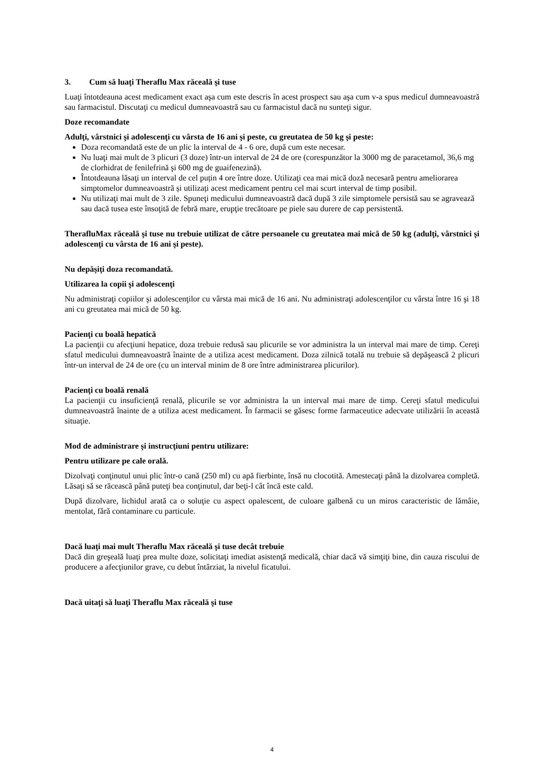3. Cum să luaţi Theraflu Max răceală şi tuse
Luaţi întotdeauna acest medicament exact aşa cum este descris în acest prospect sau aşa cum v-a spus medicul dumneavoastră sau farmacistul. Discutaţi cu medicul dumneavoastră sau cu farmacistul dacă nu sunteţi sigur.
Doze recomandate
Adulţi, vârstnici şi adolescenţi cu vârsta de 16 ani şi peste, cu greutatea de 50 kg şi peste:
Doza recomandată este de un plic la interval de 4 - 6 ore, după cum este necesar.
Nu luaţi mai mult de 3 plicuri (3 doze) într-un interval de 24 de ore (corespunzător la 3000 mg de paracetamol, 36,6 mg de clorhidrat de fenilefrină şi 600 mg de guaifenezină).
Întotdeauna lăsaţi un interval de cel puțin 4 ore între doze. Utilizaţi cea mai mică doză necesară pentru ameliorarea simptomelor dumneavoastră și utilizați acest medicament pentru cel mai scurt interval de timp posibil.
Nu utilizaţi mai mult de 3 zile. Spuneţi medicului dumneavoastră dacă după 3 zile simptomele persistă sau se agravează sau dacă tusea este însoţită de febră mare, erupţie trecătoare pe piele sau durere de cap persistentă.
TherafluMax răceală şi tuse nu trebuie utilizat de către persoanele cu greutatea mai mică de 50 kg (adulţi, vârstnici şi adolescenţi cu vârsta de 16 ani şi peste).
Nu depăşiţi doza recomandată.
Utilizarea la copii şi adolescenţi
Nu administraţi copiilor şi adolescenţilor cu vârsta mai mică de 16 ani. Nu administraţi adolescenţilor cu vârsta între 16 şi 18 ani cu greutatea mai mică de 50 kg.
Pacienţi cu boală hepatică
La pacienţii cu afecţiuni hepatice, doza trebuie redusă sau plicurile se vor administra la un interval mai mare de timp. Cereţi sfatul medicului dumneavoastră înainte de a utiliza acest medicament. Doza zilnică totală nu trebuie să depăşească 2 plicuri într-un interval de 24 de ore (cu un interval minim de 8 ore între administrarea plicurilor).
Pacienţi cu boală renală
La pacienţii cu insuficienţă renală, plicurile se vor administra la un interval mai mare de timp. Cereţi sfatul medicului dumneavoastră înainte de a utiliza acest medicament. În farmacii se găsesc forme farmaceutice adecvate utilizării în această situaţie.
Mod de administrare şi instrucţiuni pentru utilizare:
Pentru utilizare pe cale orală.
Dizolvaţi conţinutul unui plic într-o cană (250 ml) cu apă fierbinte, însă nu clocotită. Amestecaţi până la dizolvarea completă. Lăsaţi să se răcească până puteţi bea conţinutul, dar beţi-l cât încă este cald.
După dizolvare, lichidul arată ca o soluţie cu aspect opalescent, de culoare galbenă cu un miros caracteristic de lămâie, mentolat, fără contaminare cu particule.
Dacă luaţi mai mult Theraflu Max răceală şi tuse decât trebuie
Dacă din greşeală luaţi prea multe doze, solicitaţi imediat asistenţă medicală, chiar dacă vă simţiţi bine, din cauza riscului de producere a afecţiunilor grave, cu debut întârziat, la nivelul ficatului.
Dacă uitaţi să luaţi Theraflu Max răceală şi tuse
4